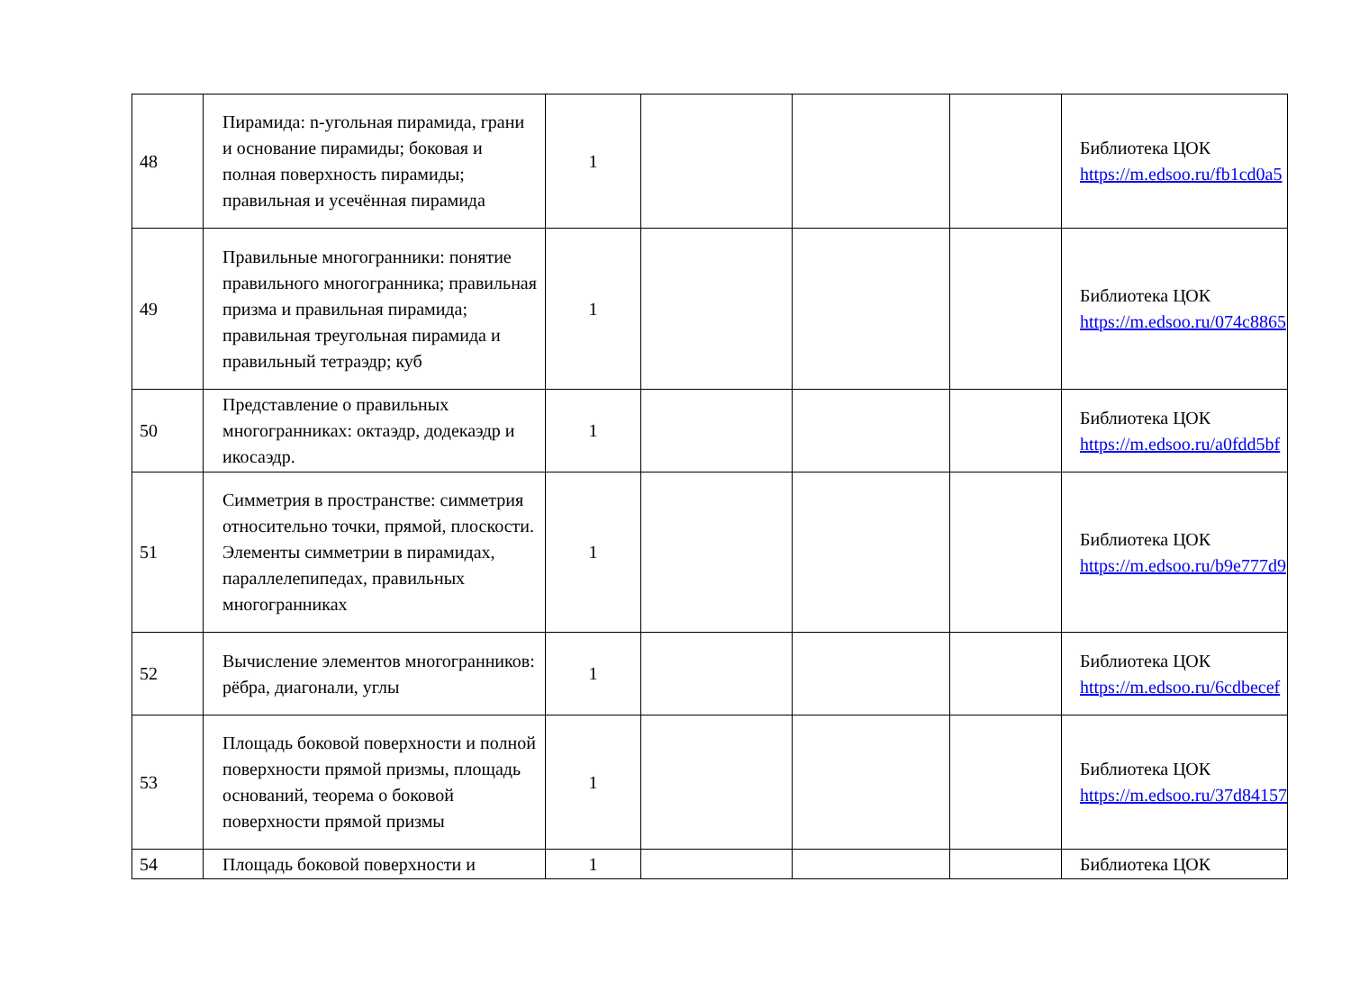| 48 | Пирамида: n-угольная пирамида, грани и основание пирамиды; боковая и полная поверхность пирамиды; правильная и усечённая пирамида | 1 | | | | Библиотека ЦОК https://m.edsoo.ru/fb1cd0a5 |
| 49 | Правильные многогранники: понятие правильного многогранника; правильная призма и правильная пирамида; правильная треугольная пирамида и правильный тетраэдр; куб | 1 | | | | Библиотека ЦОК https://m.edsoo.ru/074c8865 |
| 50 | Представление о правильных многогранниках: октаэдр, додекаэдр и икосаэдр. | 1 | | | | Библиотека ЦОК https://m.edsoo.ru/a0fdd5bf |
| 51 | Симметрия в пространстве: симметрия относительно точки, прямой, плоскости. Элементы симметрии в пирамидах, параллелепипедах, правильных многогранниках | 1 | | | | Библиотека ЦОК https://m.edsoo.ru/b9e777d9 |
| 52 | Вычисление элементов многогранников: рёбра, диагонали, углы | 1 | | | | Библиотека ЦОК https://m.edsoo.ru/6cdbecef |
| 53 | Площадь боковой поверхности и полной поверхности прямой призмы, площадь оснований, теорема о боковой поверхности прямой призмы | 1 | | | | Библиотека ЦОК https://m.edsoo.ru/37d84157 |
| 54 | Площадь боковой поверхности и | 1 | | | | Библиотека ЦОК |